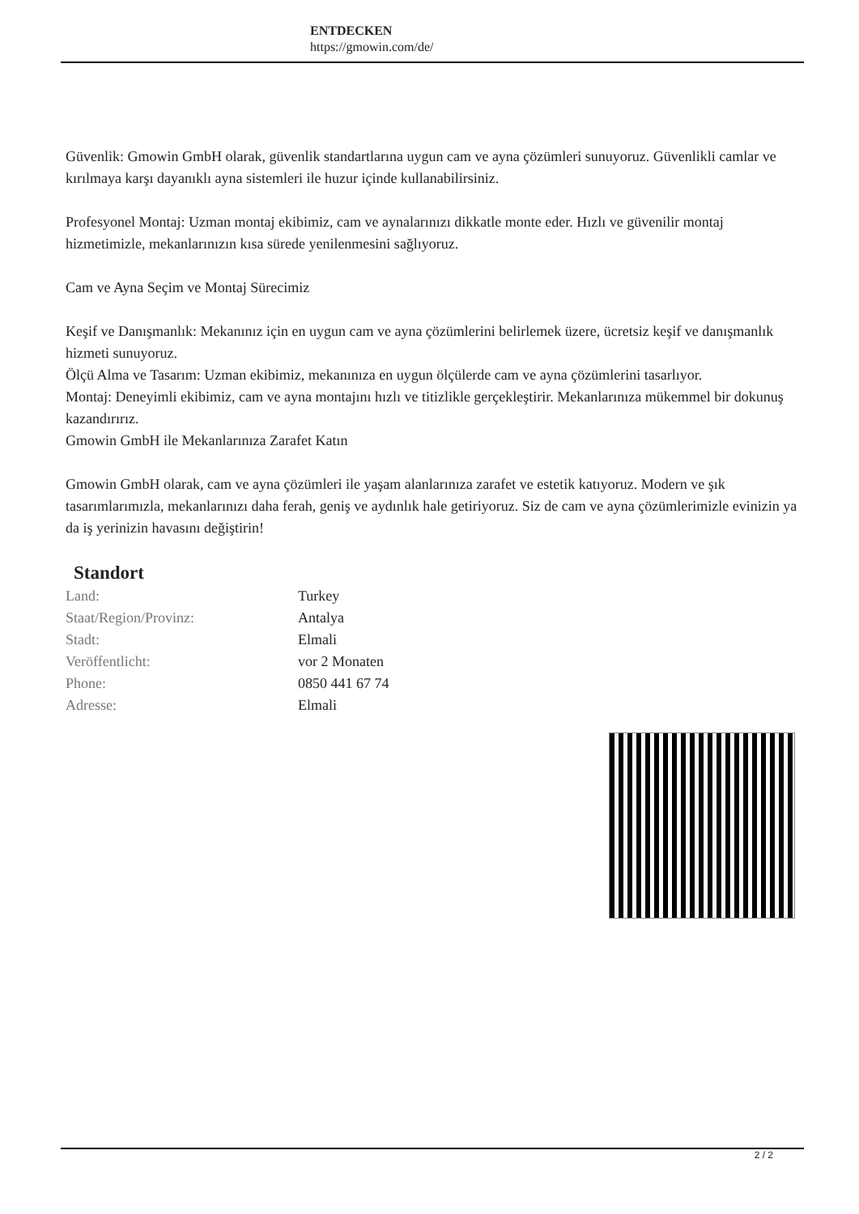ENTDECKEN
https://gmowin.com/de/
Güvenlik: Gmowin GmbH olarak, güvenlik standartlarına uygun cam ve ayna çözümleri sunuyoruz. Güvenlikli camlar ve kırılmaya karşı dayanıklı ayna sistemleri ile huzur içinde kullanabilirsiniz.
Profesyonel Montaj: Uzman montaj ekibimiz, cam ve aynalarınızı dikkatle monte eder. Hızlı ve güvenilir montaj hizmetimizle, mekanlarınızın kısa sürede yenilenmesini sağlıyoruz.
Cam ve Ayna Seçim ve Montaj Sürecimiz
Keşif ve Danışmanlık: Mekanınız için en uygun cam ve ayna çözümlerini belirlemek üzere, ücretsiz keşif ve danışmanlık hizmeti sunuyoruz.
Ölçü Alma ve Tasarım: Uzman ekibimiz, mekanınıza en uygun ölçülerde cam ve ayna çözümlerini tasarlıyor.
Montaj: Deneyimli ekibimiz, cam ve ayna montajını hızlı ve titizlikle gerçekleştirir. Mekanlarınıza mükemmel bir dokunuş kazandırırız.
Gmowin GmbH ile Mekanlarınıza Zarafet Katın
Gmowin GmbH olarak, cam ve ayna çözümleri ile yaşam alanlarınıza zarafet ve estetik katıyoruz. Modern ve şık tasarımlarımızla, mekanlarınızı daha ferah, geniş ve aydınlık hale getiriyoruz. Siz de cam ve ayna çözümlerimizle evinizin ya da iş yerinizin havasını değiştirin!
Standort
| Land: | Turkey |
| Staat/Region/Provinz: | Antalya |
| Stadt: | Elmali |
| Veröffentlicht: | vor 2 Monaten |
| Phone: | 0850 441 67 74 |
| Adresse: | Elmali |
2 / 2